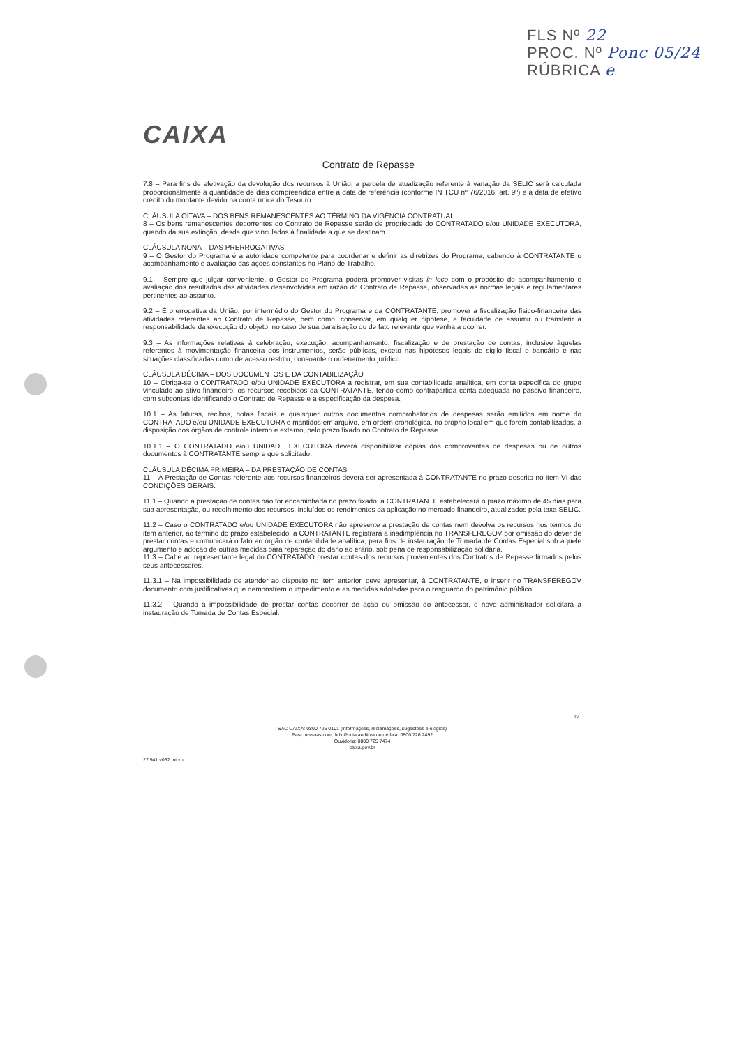FLS Nº 22
PROC. Nº Ponc 05/24
RÚBRICA e
CAIXA
Contrato de Repasse
7.8 – Para fins de efetivação da devolução dos recursos à União, a parcela de atualização referente à variação da SELIC será calculada proporcionalmente à quantidade de dias compreendida entre a data de referência (conforme IN TCU nº 76/2016, art. 9º) e a data de efetivo crédito do montante devido na conta única do Tesouro.
CLÁUSULA OITAVA – DOS BENS REMANESCENTES AO TÉRMINO DA VIGÊNCIA CONTRATUAL
8 – Os bens remanescentes decorrentes do Contrato de Repasse serão de propriedade do CONTRATADO e/ou UNIDADE EXECUTORA, quando da sua extinção, desde que vinculados à finalidade a que se destinam.
CLÁUSULA NONA – DAS PRERROGATIVAS
9 – O Gestor do Programa é a autoridade competente para coordenar e definir as diretrizes do Programa, cabendo à CONTRATANTE o acompanhamento e avaliação das ações constantes no Plano de Trabalho.
9.1 – Sempre que julgar conveniente, o Gestor do Programa poderá promover visitas in loco com o propósito do acompanhamento e avaliação dos resultados das atividades desenvolvidas em razão do Contrato de Repasse, observadas as normas legais e regulamentares pertinentes ao assunto.
9.2 – É prerrogativa da União, por intermédio do Gestor do Programa e da CONTRATANTE, promover a fiscalização físico-financeira das atividades referentes ao Contrato de Repasse, bem como, conservar, em qualquer hipótese, a faculdade de assumir ou transferir a responsabilidade da execução do objeto, no caso de sua paralisação ou de fato relevante que venha a ocorrer.
9.3 – As informações relativas à celebração, execução, acompanhamento, fiscalização e de prestação de contas, inclusive àquelas referentes à movimentação financeira dos instrumentos, serão públicas, exceto nas hipóteses legais de sigilo fiscal e bancário e nas situações classificadas como de acesso restrito, consoante o ordenamento jurídico.
CLÁUSULA DÉCIMA – DOS DOCUMENTOS E DA CONTABILIZAÇÃO
10 – Obriga-se o CONTRATADO e/ou UNIDADE EXECUTORA a registrar, em sua contabilidade analítica, em conta específica do grupo vinculado ao ativo financeiro, os recursos recebidos da CONTRATANTE, tendo como contrapartida conta adequada no passivo financeiro, com subcontas identificando o Contrato de Repasse e a especificação da despesa.
10.1 – As faturas, recibos, notas fiscais e quaisquer outros documentos comprobatórios de despesas serão emitidos em nome do CONTRATADO e/ou UNIDADE EXECUTORA e mantidos em arquivo, em ordem cronológica, no próprio local em que forem contabilizados, à disposição dos órgãos de controle interno e externo, pelo prazo fixado no Contrato de Repasse.
10.1.1 – O CONTRATADO e/ou UNIDADE EXECUTORA deverá disponibilizar cópias dos comprovantes de despesas ou de outros documentos à CONTRATANTE sempre que solicitado.
CLÁUSULA DÉCIMA PRIMEIRA – DA PRESTAÇÃO DE CONTAS
11 – A Prestação de Contas referente aos recursos financeiros deverá ser apresentada à CONTRATANTE no prazo descrito no item VI das CONDIÇÕES GERAIS.
11.1 – Quando a prestação de contas não for encaminhada no prazo fixado, a CONTRATANTE estabelecerá o prazo máximo de 45 dias para sua apresentação, ou recolhimento dos recursos, incluídos os rendimentos da aplicação no mercado financeiro, atualizados pela taxa SELIC.
11.2 – Caso o CONTRATADO e/ou UNIDADE EXECUTORA não apresente a prestação de contas nem devolva os recursos nos termos do item anterior, ao término do prazo estabelecido, a CONTRATANTE registrará a inadimplência no TRANSFEREGOV por omissão do dever de prestar contas e comunicará o fato ao órgão de contabilidade analítica, para fins de instauração de Tomada de Contas Especial sob aquele argumento e adoção de outras medidas para reparação do dano ao erário, sob pena de responsabilização solidária.
11.3 – Cabe ao representante legal do CONTRATADO prestar contas dos recursos provenientes dos Contratos de Repasse firmados pelos seus antecessores.
11.3.1 – Na impossibilidade de atender ao disposto no item anterior, deve apresentar, à CONTRATANTE, e inserir no TRANSFEREGOV documento com justificativas que demonstrem o impedimento e as medidas adotadas para o resguardo do patrimônio público.
11.3.2 – Quando a impossibilidade de prestar contas decorrer de ação ou omissão do antecessor, o novo administrador solicitará a instauração de Tomada de Contas Especial.
SAC CAIXA: 0800 726 0101 (informações, reclamações, sugestões e elogios)
Para pessoas com deficiência auditiva ou de fala: 0800 726 2492
Ouvidoria: 0800 725 7474
caixa.gov.br
12
27.941 v032 micro